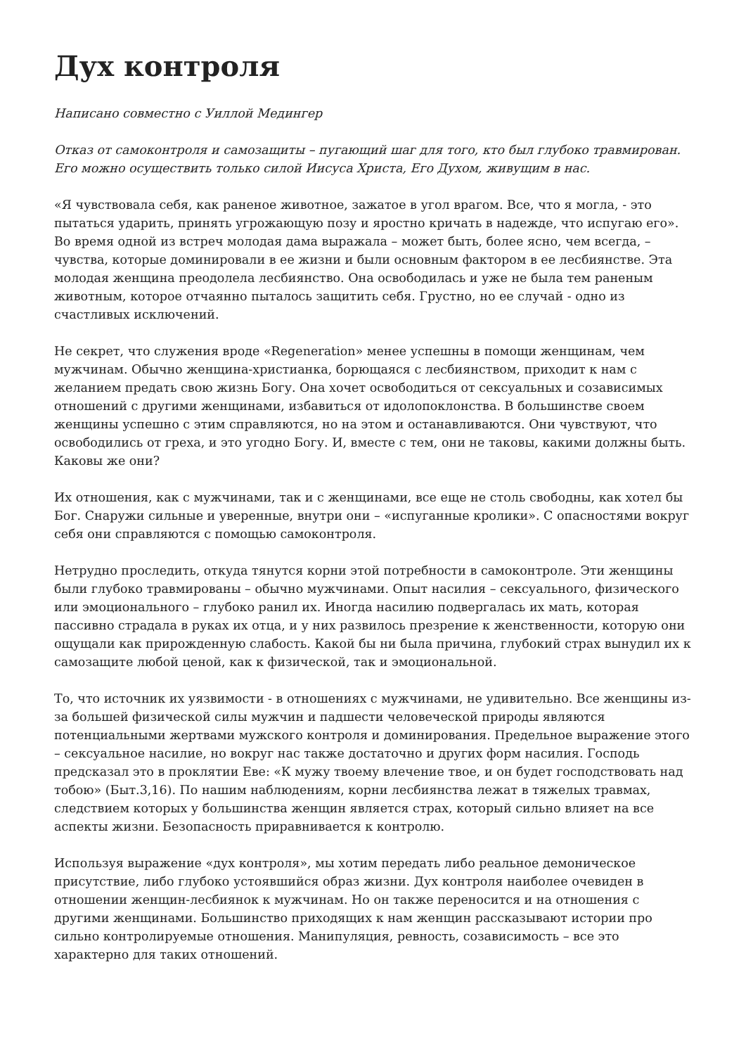Дух контроля
Написано совместно с Уиллой Медингер
Отказ от самоконтроля и самозащиты – пугающий шаг для того, кто был глубоко травмирован. Его можно осуществить только силой Иисуса Христа, Его Духом, живущим в нас.
«Я чувствовала себя, как раненое животное, зажатое в угол врагом. Все, что я могла, - это пытаться ударить, принять угрожающую позу и яростно кричать в надежде, что испугаю его». Во время одной из встреч молодая дама выражала – может быть, более ясно, чем всегда, – чувства, которые доминировали в ее жизни и были основным фактором в ее лесбиянстве. Эта молодая женщина преодолела лесбиянство. Она освободилась и уже не была тем раненым животным, которое отчаянно пыталось защитить себя. Грустно, но ее случай - одно из счастливых исключений.
Не секрет, что служения вроде «Regeneration» менее успешны в помощи женщинам, чем мужчинам. Обычно женщина-христианка, борющаяся с лесбиянством, приходит к нам с желанием предать свою жизнь Богу. Она хочет освободиться от сексуальных и созависимых отношений с другими женщинами, избавиться от идолопоклонства. В большинстве своем женщины успешно с этим справляются, но на этом и останавливаются. Они чувствуют, что освободились от греха, и это угодно Богу. И, вместе с тем, они не таковы, какими должны быть. Каковы же они?
Их отношения, как с мужчинами, так и с женщинами, все еще не столь свободны, как хотел бы Бог. Снаружи сильные и уверенные, внутри они – «испуганные кролики». С опасностями вокруг себя они справляются с помощью самоконтроля.
Нетрудно проследить, откуда тянутся корни этой потребности в самоконтроле. Эти женщины были глубоко травмированы – обычно мужчинами. Опыт насилия – сексуального, физического или эмоционального – глубоко ранил их. Иногда насилию подвергалась их мать, которая пассивно страдала в руках их отца, и у них развилось презрение к женственности, которую они ощущали как прирожденную слабость. Какой бы ни была причина, глубокий страх вынудил их к самозащите любой ценой, как к физической, так и эмоциональной.
То, что источник их уязвимости - в отношениях с мужчинами, не удивительно. Все женщины из-за большей физической силы мужчин и падшести человеческой природы являются потенциальными жертвами мужского контроля и доминирования. Предельное выражение этого – сексуальное насилие, но вокруг нас также достаточно и других форм насилия. Господь предсказал это в проклятии Еве: «К мужу твоему влечение твое, и он будет господствовать над тобою» (Быт.3,16). По нашим наблюдениям, корни лесбиянства лежат в тяжелых травмах, следствием которых у большинства женщин является страх, который сильно влияет на все аспекты жизни. Безопасность приравнивается к контролю.
Используя выражение «дух контроля», мы хотим передать либо реальное демоническое присутствие, либо глубоко устоявшийся образ жизни. Дух контроля наиболее очевиден в отношении женщин-лесбиянок к мужчинам. Но он также переносится и на отношения с другими женщинами. Большинство приходящих к нам женщин рассказывают истории про сильно контролируемые отношения. Манипуляция, ревность, созависимость – все это характерно для таких отношений.